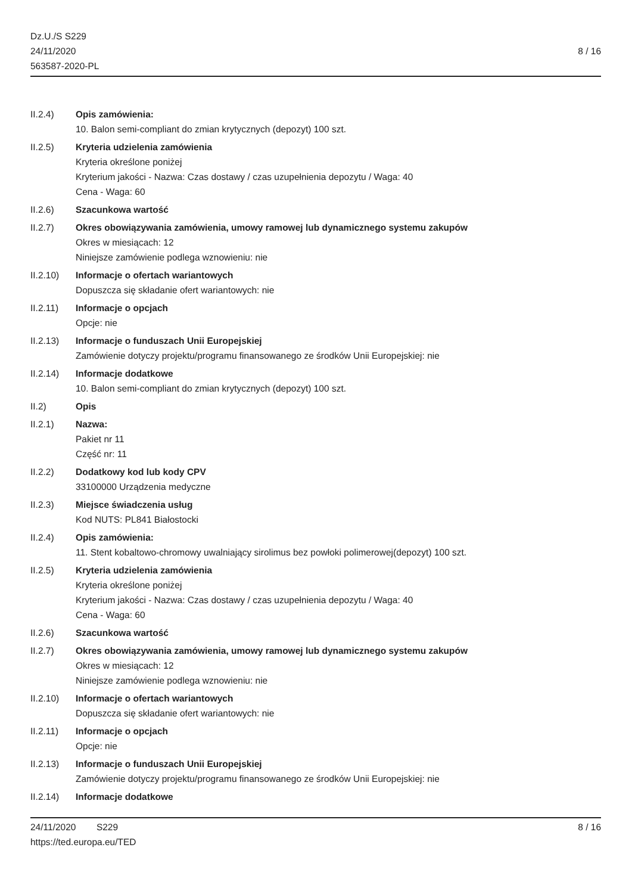Dz.U./S S229
24/11/2020
563587-2020-PL
8 / 16
II.2.4) Opis zamówienia:
10. Balon semi-compliant do zmian krytycznych (depozyt) 100 szt.
II.2.5) Kryteria udzielenia zamówienia
Kryteria określone poniżej
Kryterium jakości - Nazwa: Czas dostawy / czas uzupełnienia depozytu / Waga: 40
Cena - Waga: 60
II.2.6) Szacunkowa wartość
II.2.7) Okres obowiązywania zamówienia, umowy ramowej lub dynamicznego systemu zakupów
Okres w miesiącach: 12
Niniejsze zamówienie podlega wznowieniu: nie
II.2.10) Informacje o ofertach wariantowych
Dopuszcza się składanie ofert wariantowych: nie
II.2.11) Informacje o opcjach
Opcje: nie
II.2.13) Informacje o funduszach Unii Europejskiej
Zamówienie dotyczy projektu/programu finansowanego ze środków Unii Europejskiej: nie
II.2.14) Informacje dodatkowe
10. Balon semi-compliant do zmian krytycznych (depozyt) 100 szt.
II.2) Opis
II.2.1) Nazwa:
Pakiet nr 11
Część nr: 11
II.2.2) Dodatkowy kod lub kody CPV
33100000 Urządzenia medyczne
II.2.3) Miejsce świadczenia usług
Kod NUTS: PL841 Białostocki
II.2.4) Opis zamówienia:
11. Stent kobaltowo-chromowy uwalniający sirolimus bez powłoki polimerowej(depozyt) 100 szt.
II.2.5) Kryteria udzielenia zamówienia
Kryteria określone poniżej
Kryterium jakości - Nazwa: Czas dostawy / czas uzupełnienia depozytu / Waga: 40
Cena - Waga: 60
II.2.6) Szacunkowa wartość
II.2.7) Okres obowiązywania zamówienia, umowy ramowej lub dynamicznego systemu zakupów
Okres w miesiącach: 12
Niniejsze zamówienie podlega wznowieniu: nie
II.2.10) Informacje o ofertach wariantowych
Dopuszcza się składanie ofert wariantowych: nie
II.2.11) Informacje o opcjach
Opcje: nie
II.2.13) Informacje o funduszach Unii Europejskiej
Zamówienie dotyczy projektu/programu finansowanego ze środków Unii Europejskiej: nie
II.2.14) Informacje dodatkowe
24/11/2020 S229 8 / 16
https://ted.europa.eu/TED